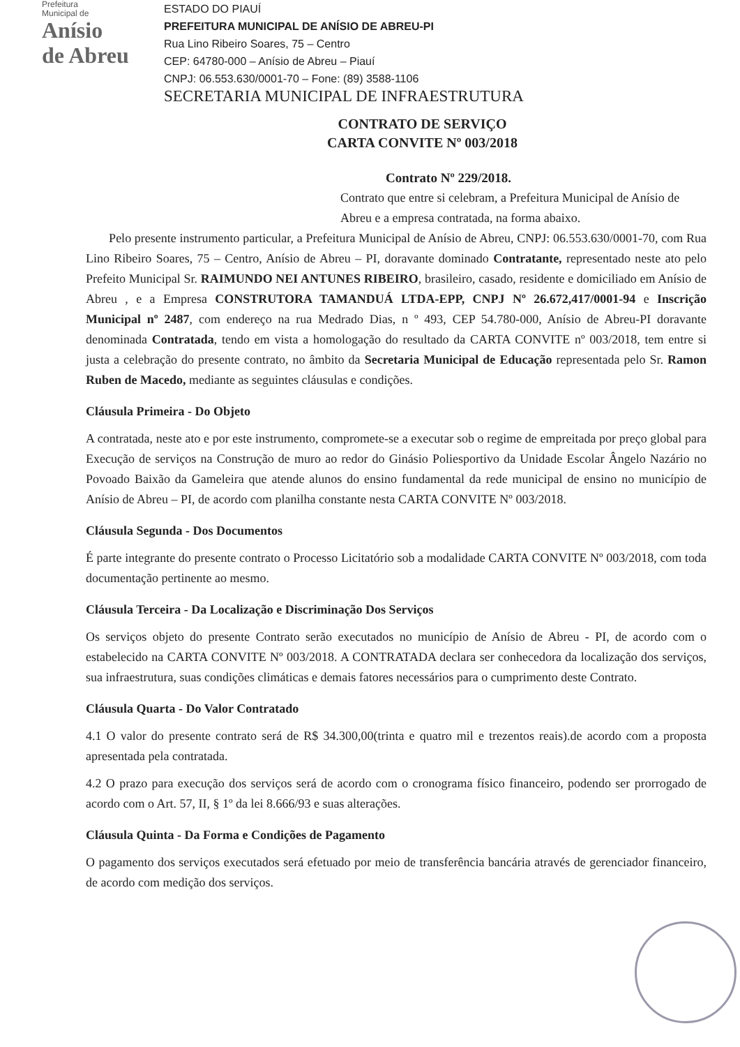Prefeitura
Municipal de
Anísio
de Abreu
ESTADO DO PIAUÍ
PREFEITURA MUNICIPAL DE ANÍSIO DE ABREU-PI
Rua Lino Ribeiro Soares, 75 – Centro
CEP: 64780-000 – Anísio de Abreu – Piauí
CNPJ: 06.553.630/0001-70 – Fone: (89) 3588-1106
SECRETARIA MUNICIPAL DE INFRAESTRUTURA
CONTRATO DE SERVIÇO
CARTA CONVITE Nº 003/2018
Contrato Nº 229/2018.
Contrato que entre si celebram, a Prefeitura Municipal de Anísio de Abreu e a empresa contratada, na forma abaixo.
Pelo presente instrumento particular, a Prefeitura Municipal de Anísio de Abreu, CNPJ: 06.553.630/0001-70, com Rua Lino Ribeiro Soares, 75 – Centro, Anísio de Abreu – PI, doravante dominado Contratante, representado neste ato pelo Prefeito Municipal Sr. RAIMUNDO NEI ANTUNES RIBEIRO, brasileiro, casado, residente e domiciliado em Anísio de Abreu , e a Empresa CONSTRUTORA TAMANDUÁ LTDA-EPP, CNPJ Nº 26.672,417/0001-94 e Inscrição Municipal nº 2487, com endereço na rua Medrado Dias, n º 493, CEP 54.780-000, Anísio de Abreu-PI doravante denominada Contratada, tendo em vista a homologação do resultado da CARTA CONVITE nº 003/2018, tem entre si justa a celebração do presente contrato, no âmbito da Secretaria Municipal de Educação representada pelo Sr. Ramon Ruben de Macedo, mediante as seguintes cláusulas e condições.
Cláusula Primeira - Do Objeto
A contratada, neste ato e por este instrumento, compromete-se a executar sob o regime de empreitada por preço global para Execução de serviços na Construção de muro ao redor do Ginásio Poliesportivo da Unidade Escolar Ângelo Nazário no Povoado Baixão da Gameleira que atende alunos do ensino fundamental da rede municipal de ensino no município de Anísio de Abreu – PI, de acordo com planilha constante nesta CARTA CONVITE Nº 003/2018.
Cláusula Segunda - Dos Documentos
É parte integrante do presente contrato o Processo Licitatório sob a modalidade CARTA CONVITE Nº 003/2018, com toda documentação pertinente ao mesmo.
Cláusula Terceira - Da Localização e Discriminação Dos Serviços
Os serviços objeto do presente Contrato serão executados no município de Anísio de Abreu - PI, de acordo com o estabelecido na CARTA CONVITE Nº 003/2018. A CONTRATADA declara ser conhecedora da localização dos serviços, sua infraestrutura, suas condições climáticas e demais fatores necessários para o cumprimento deste Contrato.
Cláusula Quarta - Do Valor Contratado
4.1 O valor do presente contrato será de R$ 34.300,00(trinta e quatro mil e trezentos reais).de acordo com a proposta apresentada pela contratada.
4.2 O prazo para execução dos serviços será de acordo com o cronograma físico financeiro, podendo ser prorrogado de acordo com o Art. 57, II, § 1º da lei 8.666/93 e suas alterações.
Cláusula Quinta - Da Forma e Condições de Pagamento
O pagamento dos serviços executados será efetuado por meio de transferência bancária através de gerenciador financeiro, de acordo com medição dos serviços.